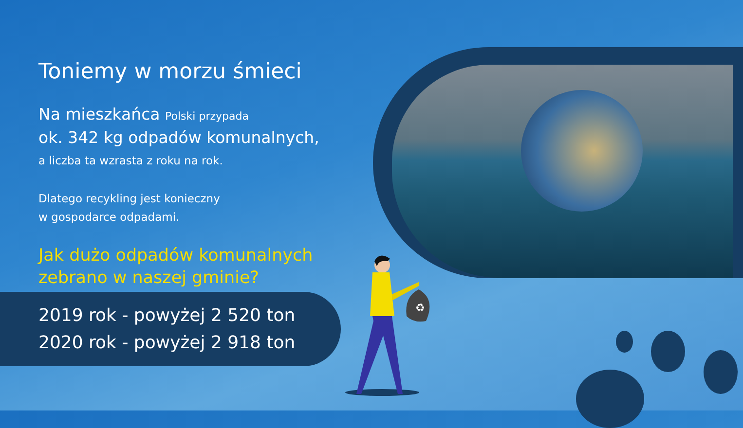2019 rok - powyżej 2 520 ton
2020 rok - powyżej 2 918 ton
Toniemy w morzu śmieci
Na mieszkańca Polski przypada
ok. 342 kg odpadów komunalnych,
a liczba ta wzrasta z roku na rok.
Dlatego recykling jest konieczny
w gospodarce odpadami.
Jak dużo odpadów komunalnych
zebrano w naszej gminie?
♻